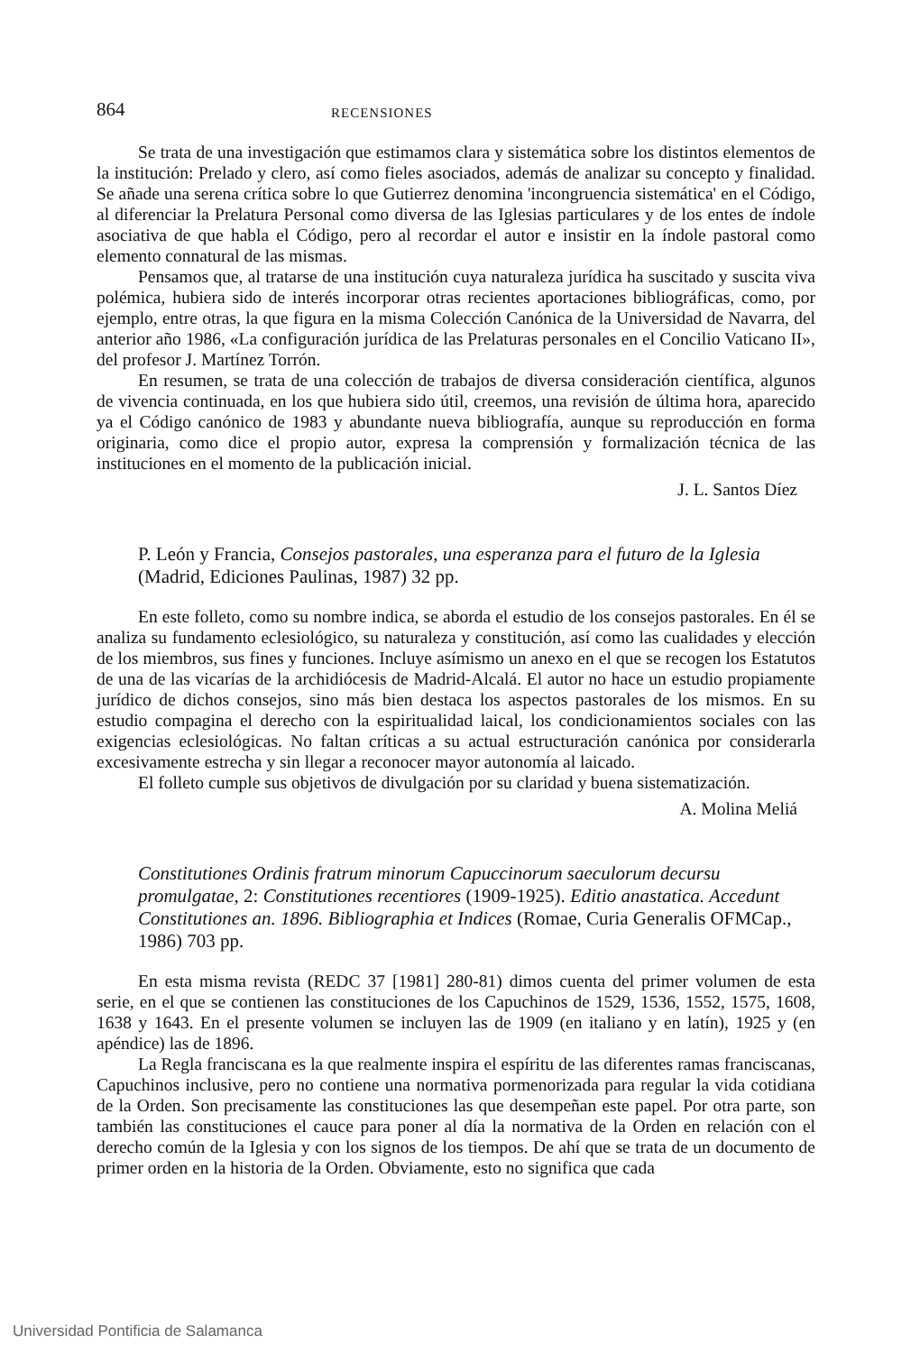864 RECENSIONES
Se trata de una investigación que estimamos clara y sistemática sobre los distintos elementos de la institución: Prelado y clero, así como fieles asociados, además de analizar su concepto y finalidad. Se añade una serena crítica sobre lo que Gutierrez denomina 'incongruencia sistemática' en el Código, al diferenciar la Prelatura Personal como diversa de las Iglesias particulares y de los entes de índole asociativa de que habla el Código, pero al recordar el autor e insistir en la índole pastoral como elemento connatural de las mismas.
Pensamos que, al tratarse de una institución cuya naturaleza jurídica ha suscitado y suscita viva polémica, hubiera sido de interés incorporar otras recientes aportaciones bibliográficas, como, por ejemplo, entre otras, la que figura en la misma Colección Canónica de la Universidad de Navarra, del anterior año 1986, «La configuración jurídica de las Prelaturas personales en el Concilio Vaticano II», del profesor J. Martínez Torrón.
En resumen, se trata de una colección de trabajos de diversa consideración científica, algunos de vivencia continuada, en los que hubiera sido útil, creemos, una revisión de última hora, aparecido ya el Código canónico de 1983 y abundante nueva bibliografía, aunque su reproducción en forma originaria, como dice el propio autor, expresa la comprensión y formalización técnica de las instituciones en el momento de la publicación inicial.
J. L. Santos Díez
P. León y Francia, Consejos pastorales, una esperanza para el futuro de la Iglesia (Madrid, Ediciones Paulinas, 1987) 32 pp.
En este folleto, como su nombre indica, se aborda el estudio de los consejos pastorales. En él se analiza su fundamento eclesiológico, su naturaleza y constitución, así como las cualidades y elección de los miembros, sus fines y funciones. Incluye asímismo un anexo en el que se recogen los Estatutos de una de las vicarías de la archidiócesis de Madrid-Alcalá. El autor no hace un estudio propiamente jurídico de dichos consejos, sino más bien destaca los aspectos pastorales de los mismos. En su estudio compagina el derecho con la espiritualidad laical, los condicionamientos sociales con las exigencias eclesiológicas. No faltan críticas a su actual estructuración canónica por considerarla excesivamente estrecha y sin llegar a reconocer mayor autonomía al laicado.
El folleto cumple sus objetivos de divulgación por su claridad y buena sistematización.
A. Molina Meliá
Constitutiones Ordinis fratrum minorum Capuccinorum saeculorum decursu promulgatae, 2: Constitutiones recentiores (1909-1925). Editio anastatica. Accedunt Constitutiones an. 1896. Bibliographia et Indices (Romae, Curia Generalis OFMCap., 1986) 703 pp.
En esta misma revista (REDC 37 [1981] 280-81) dimos cuenta del primer volumen de esta serie, en el que se contienen las constituciones de los Capuchinos de 1529, 1536, 1552, 1575, 1608, 1638 y 1643. En el presente volumen se incluyen las de 1909 (en italiano y en latín), 1925 y (en apéndice) las de 1896.
La Regla franciscana es la que realmente inspira el espíritu de las diferentes ramas franciscanas, Capuchinos inclusive, pero no contiene una normativa pormenorizada para regular la vida cotidiana de la Orden. Son precisamente las constituciones las que desempeñan este papel. Por otra parte, son también las constituciones el cauce para poner al día la normativa de la Orden en relación con el derecho común de la Iglesia y con los signos de los tiempos. De ahí que se trata de un documento de primer orden en la historia de la Orden. Obviamente, esto no significa que cada
Universidad Pontificia de Salamanca